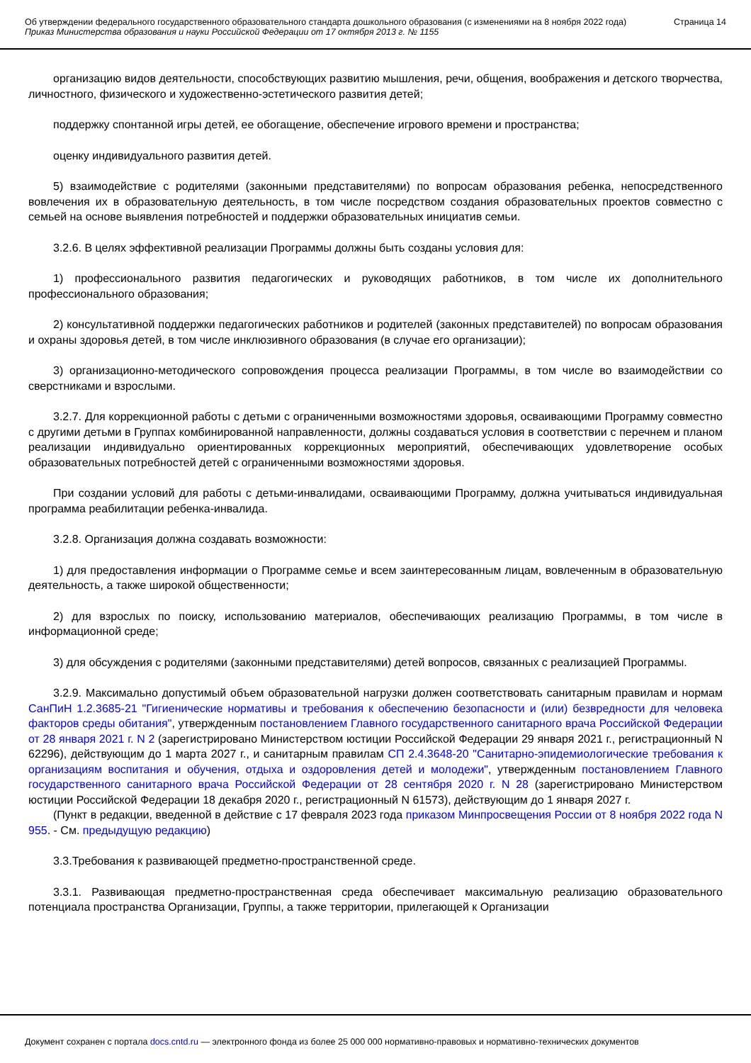Об утверждении федерального государственного образовательного стандарта дошкольного образования (с изменениями на 8 ноября 2022 года)
Приказ Министерства образования и науки Российской Федерации от 17 октября 2013 г. № 1155
Страница 14
организацию видов деятельности, способствующих развитию мышления, речи, общения, воображения и детского творчества, личностного, физического и художественно-эстетического развития детей;
поддержку спонтанной игры детей, ее обогащение, обеспечение игрового времени и пространства;
оценку индивидуального развития детей.
5) взаимодействие с родителями (законными представителями) по вопросам образования ребенка, непосредственного вовлечения их в образовательную деятельность, в том числе посредством создания образовательных проектов совместно с семьей на основе выявления потребностей и поддержки образовательных инициатив семьи.
3.2.6. В целях эффективной реализации Программы должны быть созданы условия для:
1) профессионального развития педагогических и руководящих работников, в том числе их дополнительного профессионального образования;
2) консультативной поддержки педагогических работников и родителей (законных представителей) по вопросам образования и охраны здоровья детей, в том числе инклюзивного образования (в случае его организации);
3) организационно-методического сопровождения процесса реализации Программы, в том числе во взаимодействии со сверстниками и взрослыми.
3.2.7. Для коррекционной работы с детьми с ограниченными возможностями здоровья, осваивающими Программу совместно с другими детьми в Группах комбинированной направленности, должны создаваться условия в соответствии с перечнем и планом реализации индивидуально ориентированных коррекционных мероприятий, обеспечивающих удовлетворение особых образовательных потребностей детей с ограниченными возможностями здоровья.
При создании условий для работы с детьми-инвалидами, осваивающими Программу, должна учитываться индивидуальная программа реабилитации ребенка-инвалида.
3.2.8. Организация должна создавать возможности:
1) для предоставления информации о Программе семье и всем заинтересованным лицам, вовлеченным в образовательную деятельность, а также широкой общественности;
2) для взрослых по поиску, использованию материалов, обеспечивающих реализацию Программы, в том числе в информационной среде;
3) для обсуждения с родителями (законными представителями) детей вопросов, связанных с реализацией Программы.
3.2.9. Максимально допустимый объем образовательной нагрузки должен соответствовать санитарным правилам и нормам СанПиН 1.2.3685-21 "Гигиенические нормативы и требования к обеспечению безопасности и (или) безвредности для человека факторов среды обитания", утвержденным постановлением Главного государственного санитарного врача Российской Федерации от 28 января 2021 г. N 2 (зарегистрировано Министерством юстиции Российской Федерации 29 января 2021 г., регистрационный N 62296), действующим до 1 марта 2027 г., и санитарным правилам СП 2.4.3648-20 "Санитарно-эпидемиологические требования к организациям воспитания и обучения, отдыха и оздоровления детей и молодежи", утвержденным постановлением Главного государственного санитарного врача Российской Федерации от 28 сентября 2020 г. N 28 (зарегистрировано Министерством юстиции Российской Федерации 18 декабря 2020 г., регистрационный N 61573), действующим до 1 января 2027 г.
(Пункт в редакции, введенной в действие с 17 февраля 2023 года приказом Минпросвещения России от 8 ноября 2022 года N 955. - См. предыдущую редакцию)
3.3.Требования к развивающей предметно-пространственной среде.
3.3.1. Развивающая предметно-пространственная среда обеспечивает максимальную реализацию образовательного потенциала пространства Организации, Группы, а также территории, прилегающей к Организации
Документ сохранен с портала docs.cntd.ru — электронного фонда из более 25 000 000 нормативно-правовых и нормативно-технических документов